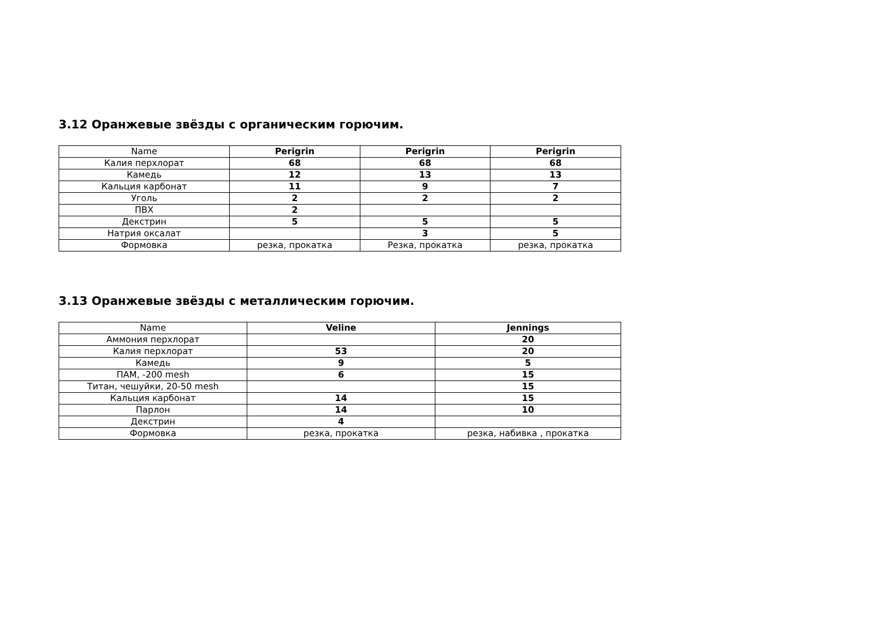3.12 Оранжевые звёзды с органическим горючим.
| Name | Perigrin | Perigrin | Perigrin |
| --- | --- | --- | --- |
| Калия перхлорат | 68 | 68 | 68 |
| Камедь | 12 | 13 | 13 |
| Кальция карбонат | 11 | 9 | 7 |
| Уголь | 2 | 2 | 2 |
| ПВХ | 2 | | |
| Декстрин | 5 | 5 | 5 |
| Натрия оксалат | | 3 | 5 |
| Формовка | резка, прокатка | Резка, прокатка | резка, прокатка |
3.13 Оранжевые звёзды с металлическим горючим.
| Name | Veline | Jennings |
| --- | --- | --- |
| Аммония перхлорат | | 20 |
| Калия перхлорат | 53 | 20 |
| Камедь | 9 | 5 |
| ПАМ, -200 mesh | 6 | 15 |
| Титан, чешуйки, 20-50 mesh | | 15 |
| Кальция карбонат | 14 | 15 |
| Парлон | 14 | 10 |
| Декстрин | 4 | |
| Формовка | резка, прокатка | резка, набивка , прокатка |